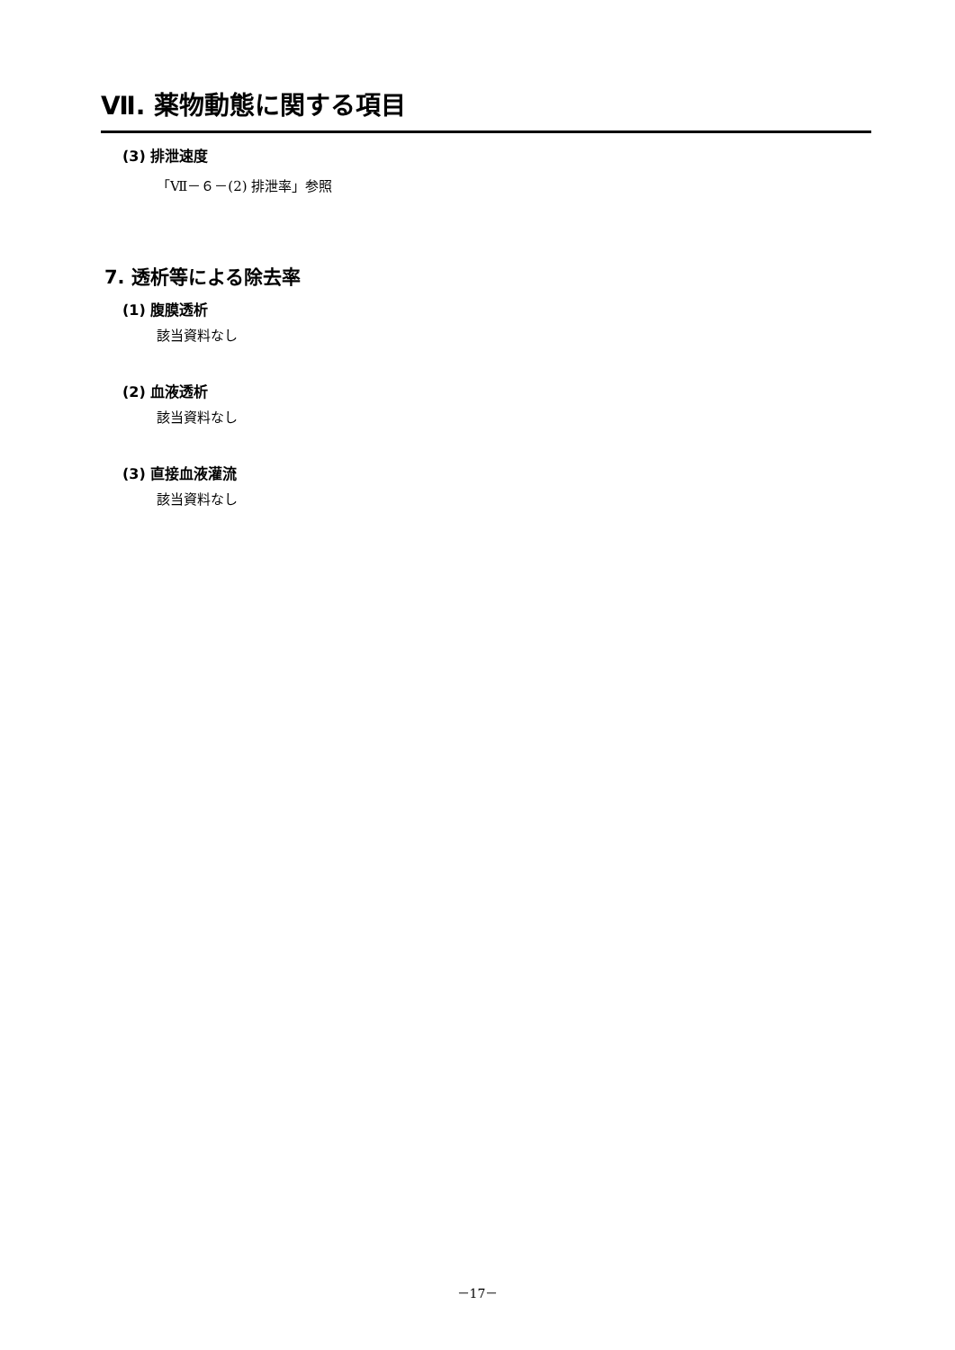Ⅶ. 薬物動態に関する項目
(3) 排泄速度
「Ⅶ－６－(2) 排泄率」参照
7. 透析等による除去率
(1) 腹膜透析
該当資料なし
(2) 血液透析
該当資料なし
(3) 直接血液灌流
該当資料なし
－17－